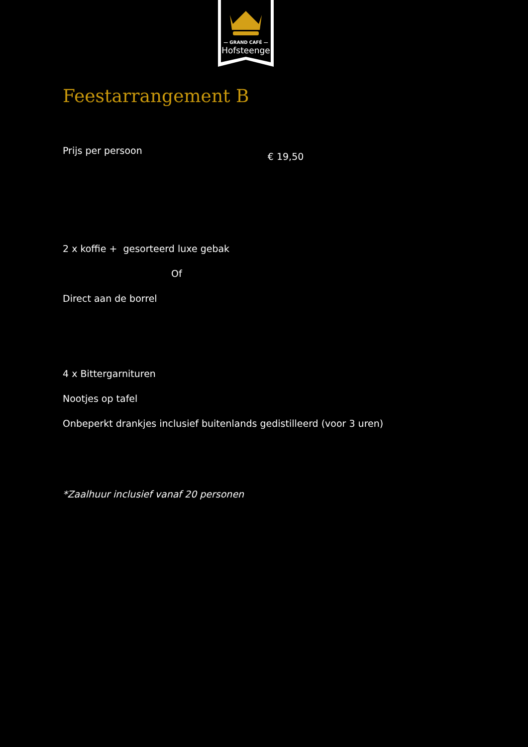— GRAND CAFÉ —
Hofsteenge
Feestarrangement B
Prijs per persoon € 19,50
2 x koffie + gesorteerd luxe gebak
Of
Direct aan de borrel
4 x Bittergarnituren
Nootjes op tafel
Onbeperkt drankjes inclusief buitenlands gedistilleerd (voor 3 uren)
*Zaalhuur inclusief vanaf 20 personen